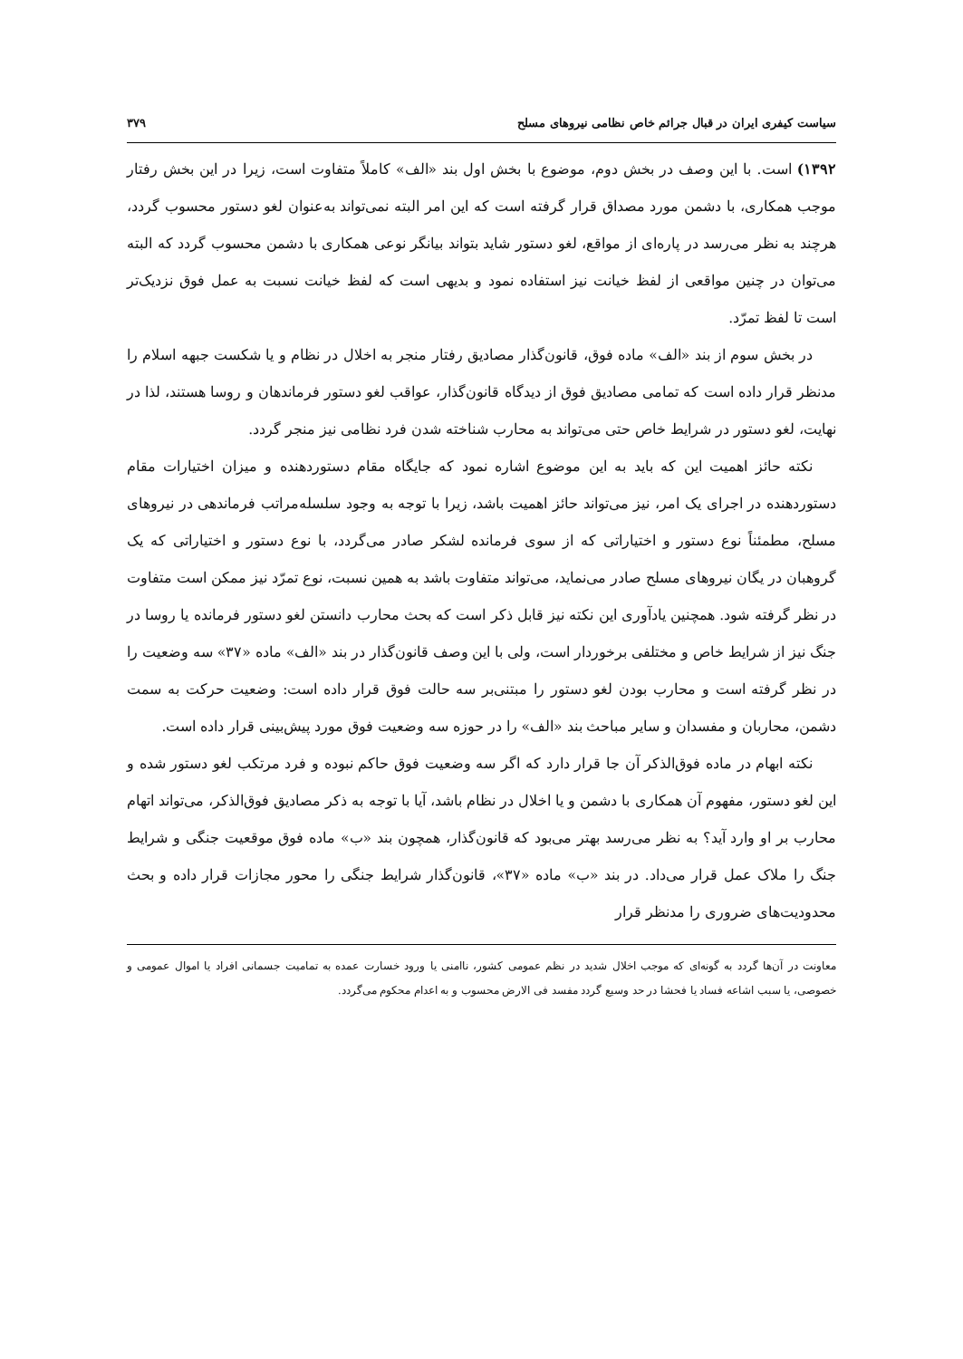سیاست کیفری ایران در قبال جرائم خاص نظامی نیروهای مسلح ۳۷۹
۱۳۹۲) است. با این وصف در بخش دوم، موضوع با بخش اول بند «الف» کاملاً متفاوت است، زیرا در این بخش رفتار موجب همکاری، با دشمن مورد مصداق قرار گرفته است که این امر البته نمی‌تواند به‌عنوان لغو دستور محسوب گردد، هرچند به نظر می‌رسد در پاره‌ای از مواقع، لغو دستور شاید بتواند بیانگر نوعی همکاری با دشمن محسوب گردد که البته می‌توان در چنین مواقعی از لفظ خیانت نیز استفاده نمود و بدیهی است که لفظ خیانت نسبت به عمل فوق نزدیک‌تر است تا لفظ تمرّد.
در بخش سوم از بند «الف» ماده فوق، قانون‌گذار مصادیق رفتار منجر به اخلال در نظام و یا شکست جبهه اسلام را مدنظر قرار داده است که تمامی مصادیق فوق از دیدگاه قانون‌گذار، عواقب لغو دستور فرماندهان و روسا هستند، لذا در نهایت، لغو دستور در شرایط خاص حتی می‌تواند به محارب شناخته شدن فرد نظامی نیز منجر گردد.
نکته حائز اهمیت این که باید به این موضوع اشاره نمود که جایگاه مقام دستوردهنده و میزان اختیارات مقام دستوردهنده در اجرای یک امر، نیز می‌تواند حائز اهمیت باشد، زیرا با توجه به وجود سلسله‌مراتب فرماندهی در نیروهای مسلح، مطمئناً نوع دستور و اختیاراتی که از سوی فرمانده لشکر صادر می‌گردد، با نوع دستور و اختیاراتی که یک گروهبان در یگان نیروهای مسلح صادر می‌نماید، می‌تواند متفاوت باشد به همین نسبت، نوع تمرّد نیز ممکن است متفاوت در نظر گرفته شود. همچنین یادآوری این نکته نیز قابل ذکر است که بحث محارب دانستن لغو دستور فرمانده یا روسا در جنگ نیز از شرایط خاص و مختلفی برخوردار است، ولی با این وصف قانون‌گذار در بند «الف» ماده «۳۷» سه وضعیت را در نظر گرفته است و محارب بودن لغو دستور را مبتنی‌بر سه حالت فوق قرار داده است: وضعیت حرکت به سمت دشمن، محاربان و مفسدان و سایر مباحث بند «الف» را در حوزه سه وضعیت فوق مورد پیش‌بینی قرار داده است.
نکته ابهام در ماده فوق‌الذکر آن جا قرار دارد که اگر سه وضعیت فوق حاکم نبوده و فرد مرتکب لغو دستور شده و این لغو دستور، مفهوم آن همکاری با دشمن و یا اخلال در نظام باشد، آیا با توجه به ذکر مصادیق فوق‌الذکر، می‌تواند اتهام محارب بر او وارد آید؟ به نظر می‌رسد بهتر می‌بود که قانون‌گذار، همچون بند «ب» ماده فوق موقعیت جنگی و شرایط جنگ را ملاک عمل قرار می‌داد. در بند «ب» ماده «۳۷»، قانون‌گذار شرایط جنگی را محور مجازات قرار داده و بحث محدودیت‌های ضروری را مدنظر قرار
معاونت در آن‌ها گردد به گونه‌ای که موجب اخلال شدید در نظم عمومی کشور، ناامنی یا ورود خسارت عمده به تمامیت جسمانی افراد یا اموال عمومی و خصوصی، یا سبب اشاعه فساد یا فحشا در حد وسیع گردد مفسد فی الارض محسوب و به اعدام محکوم می‌گردد.